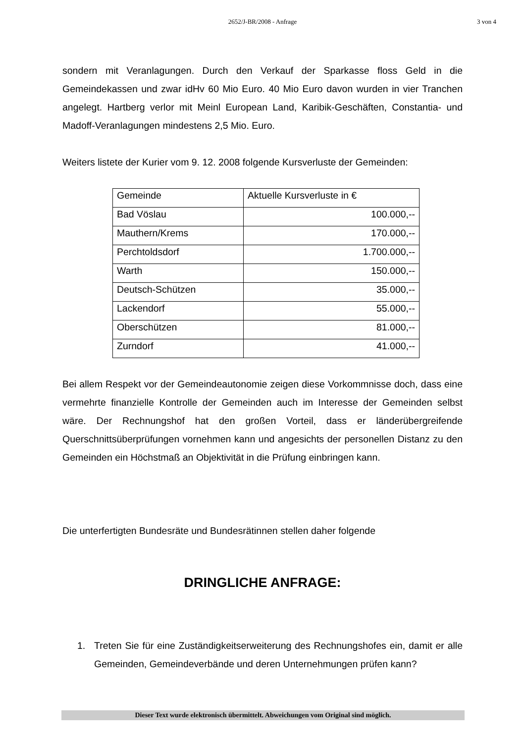2652/J-BR/2008 - Anfrage 3 von 4
sondern mit Veranlagungen. Durch den Verkauf der Sparkasse floss Geld in die Gemeindekassen und zwar idHv 60 Mio Euro. 40 Mio Euro davon wurden in vier Tranchen angelegt. Hartberg verlor mit Meinl European Land, Karibik-Geschäften, Constantia- und Madoff-Veranlagungen mindestens 2,5 Mio. Euro.
Weiters listete der Kurier vom 9. 12. 2008 folgende Kursverluste der Gemeinden:
| Gemeinde | Aktuelle Kursverluste in € |
| --- | --- |
| Bad Vöslau | 100.000,-- |
| Mauthern/Krems | 170.000,-- |
| Perchtoldsdorf | 1.700.000,-- |
| Warth | 150.000,-- |
| Deutsch-Schützen | 35.000,-- |
| Lackendorf | 55.000,-- |
| Oberschützen | 81.000,-- |
| Zurndorf | 41.000,-- |
Bei allem Respekt vor der Gemeindeautonomie zeigen diese Vorkommnisse doch, dass eine vermehrte finanzielle Kontrolle der Gemeinden auch im Interesse der Gemeinden selbst wäre. Der Rechnungshof hat den großen Vorteil, dass er länderübergreifende Querschnittsüberprüfungen vornehmen kann und angesichts der personellen Distanz zu den Gemeinden ein Höchstmaß an Objektivität in die Prüfung einbringen kann.
Die unterfertigten Bundesräte und Bundesrätinnen stellen daher folgende
DRINGLICHE ANFRAGE:
1. Treten Sie für eine Zuständigkeitserweiterung des Rechnungshofes ein, damit er alle Gemeinden, Gemeindeverbände und deren Unternehmungen prüfen kann?
Dieser Text wurde elektronisch übermittelt. Abweichungen vom Original sind möglich.